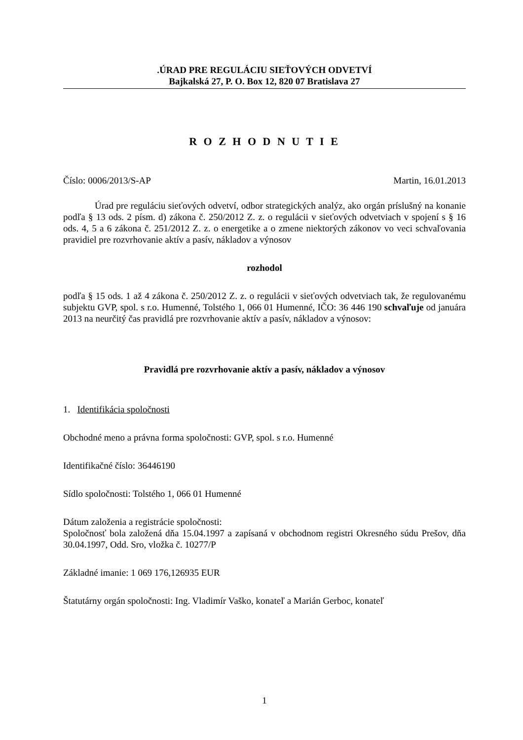.ÚRAD PRE REGULÁCIU SIEŤOVÝCH ODVETVÍ
Bajkalská 27, P. O. Box 12, 820 07 Bratislava 27
R O Z H O D N U T I E
Číslo: 0006/2013/S-AP Martin, 16.01.2013
Úrad pre reguláciu sieťových odvetví, odbor strategických analýz, ako orgán príslušný na konanie podľa § 13 ods. 2 písm. d) zákona č. 250/2012 Z. z. o regulácii v sieťových odvetviach v spojení s § 16 ods. 4, 5 a 6 zákona č. 251/2012 Z. z. o energetike a o zmene niektorých zákonov vo veci schvaľovania pravidiel pre rozvrhovanie aktív a pasív, nákladov a výnosov
rozhodol
podľa § 15 ods. 1 až 4 zákona č. 250/2012 Z. z. o regulácii v sieťových odvetviach tak, že regulovanému subjektu GVP, spol. s r.o. Humenné, Tolstého 1, 066 01 Humenné, IČO: 36 446 190 schvaľuje od januára 2013 na neurčitý čas pravidlá pre rozvrhovanie aktív a pasív, nákladov a výnosov:
Pravidlá pre rozvrhovanie aktív a pasív, nákladov a výnosov
1. Identifikácia spoločnosti
Obchodné meno a právna forma spoločnosti: GVP, spol. s r.o. Humenné
Identifikačné číslo: 36446190
Sídlo spoločnosti: Tolstého 1, 066 01 Humenné
Dátum založenia a registrácie spoločnosti:
Spoločnosť bola založená dňa 15.04.1997 a zapísaná v obchodnom registri Okresného súdu Prešov, dňa 30.04.1997, Odd. Sro, vložka č. 10277/P
Základné imanie: 1 069 176,126935 EUR
Štatutárny orgán spoločnosti: Ing. Vladimír Vaško, konateľ a Marián Gerboc, konateľ
1